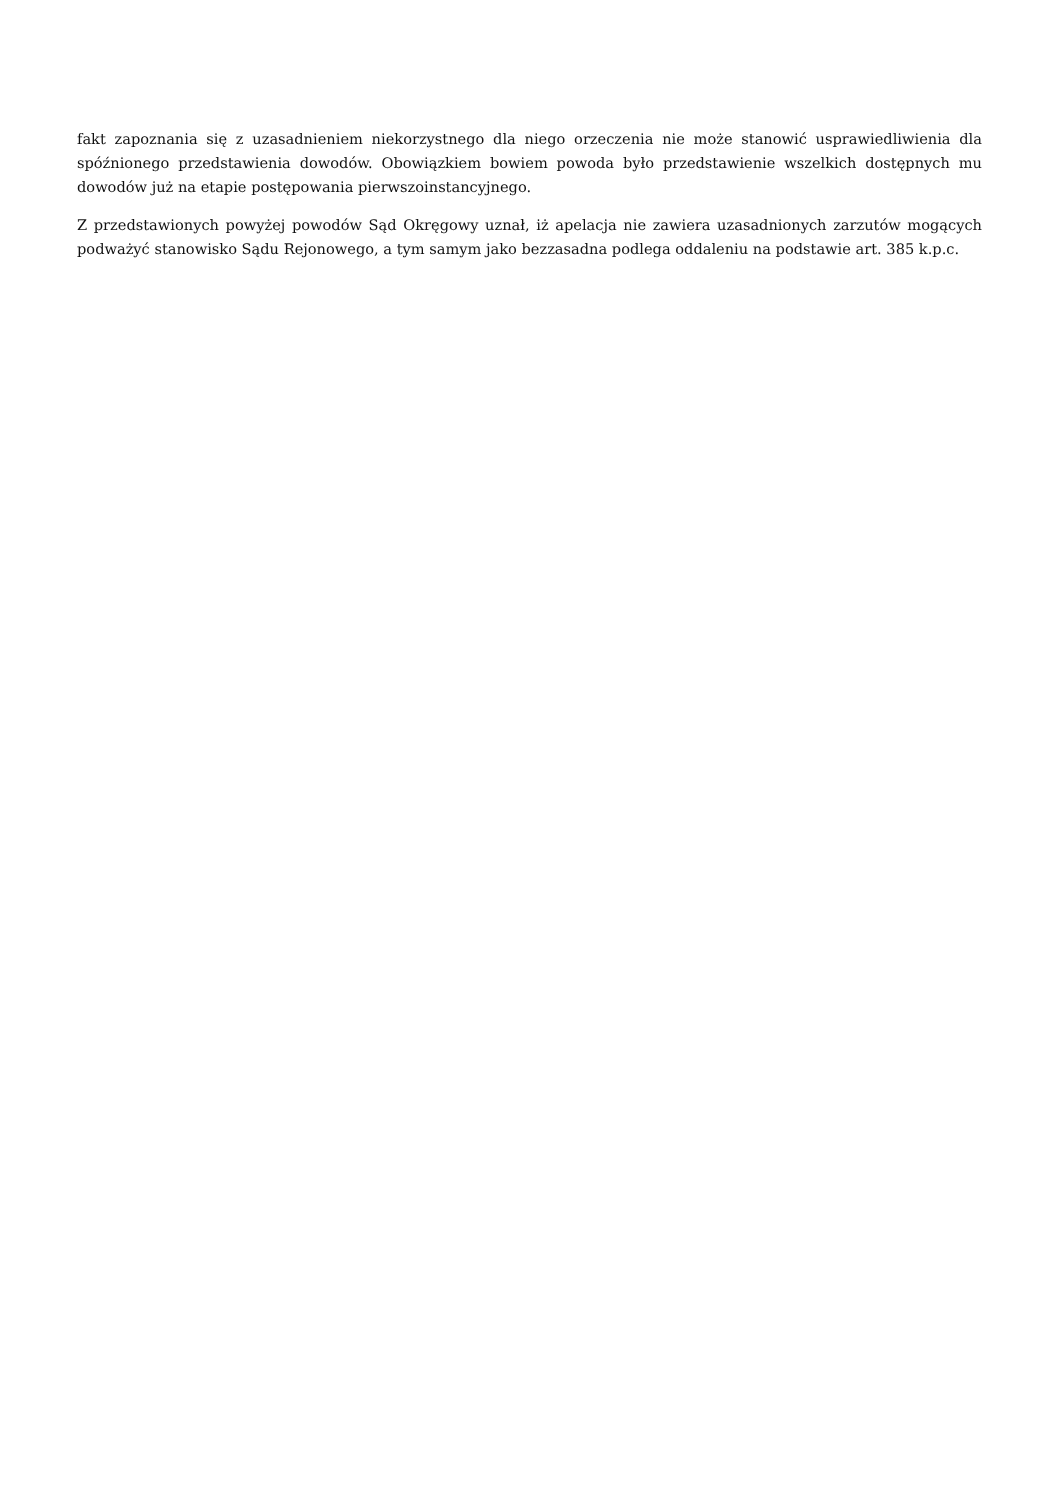fakt zapoznania się z uzasadnieniem niekorzystnego dla niego orzeczenia nie może stanowić usprawiedliwienia dla spóźnionego przedstawienia dowodów. Obowiązkiem bowiem powoda było przedstawienie wszelkich dostępnych mu dowodów już na etapie postępowania pierwszoinstancyjnego.
Z przedstawionych powyżej powodów Sąd Okręgowy uznał, iż apelacja nie zawiera uzasadnionych zarzutów mogących podważyć stanowisko Sądu Rejonowego, a tym samym jako bezzasadna podlega oddaleniu na podstawie art. 385 k.p.c.